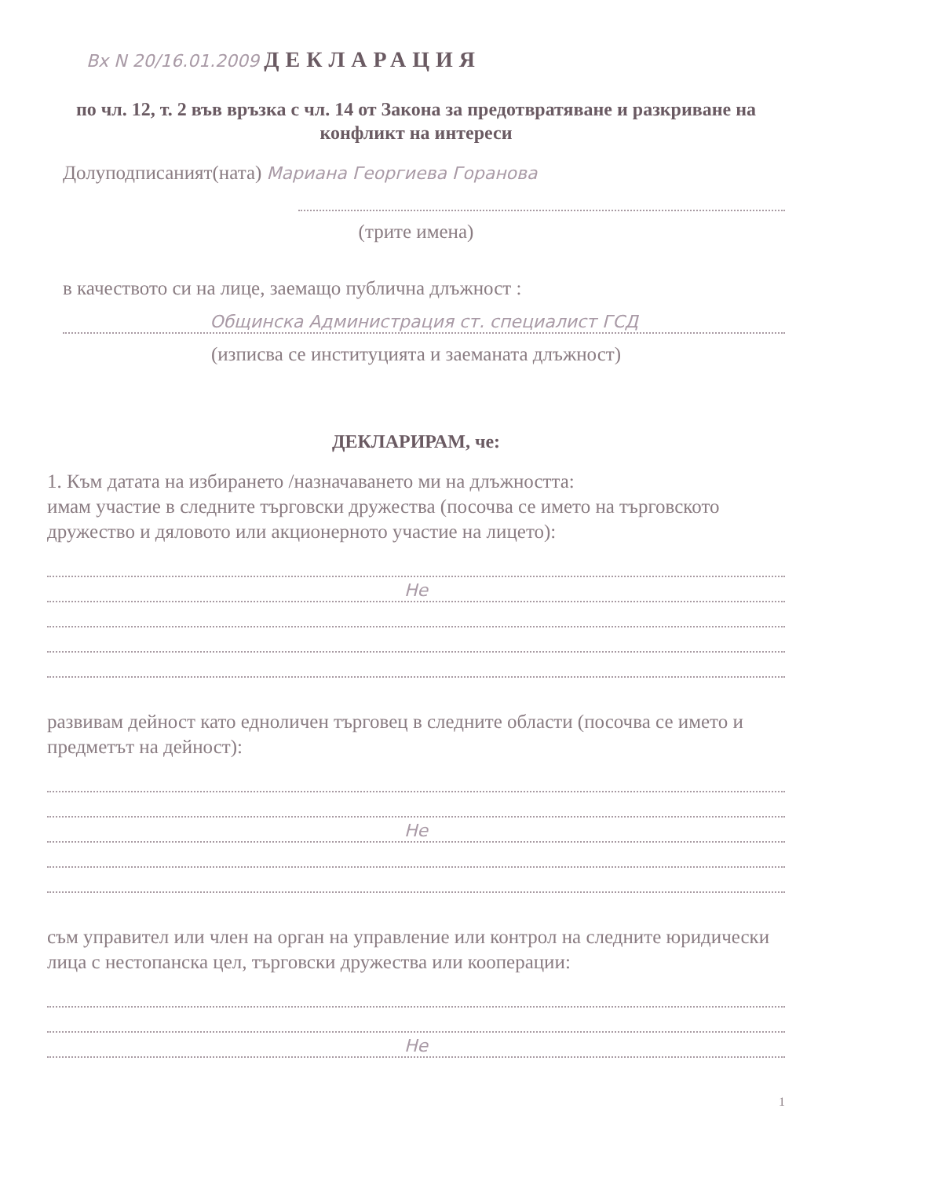Вх N 20/16.01.2009
ДЕКЛАРАЦИЯ
по чл. 12, т. 2 във връзка с чл. 14 от Закона за предотвратяване и разкриване на конфликт на интереси
Долуподписаният(ната) Мариана Георгиева Горанова
(трите имена)
в качеството си на лице, заемащо публична длъжност :
Общинска Администрация ст. специалист ГСД
(изписва се институцията и заеманата длъжност)
ДЕКЛАРИРАМ, че:
1. Към датата на избирането /назначаването ми на длъжността:
имам участие в следните търговски дружества (посочва се името на търговското дружество и дяловото или акционерното участие на лицето):
Не
развивам дейност като едноличен търговец в следните области (посочва се името и предметът на дейност):
Не
съм управител или член на орган на управление или контрол на следните юридически лица с нестопанска цел, търговски дружества или кооперации:
Не
1